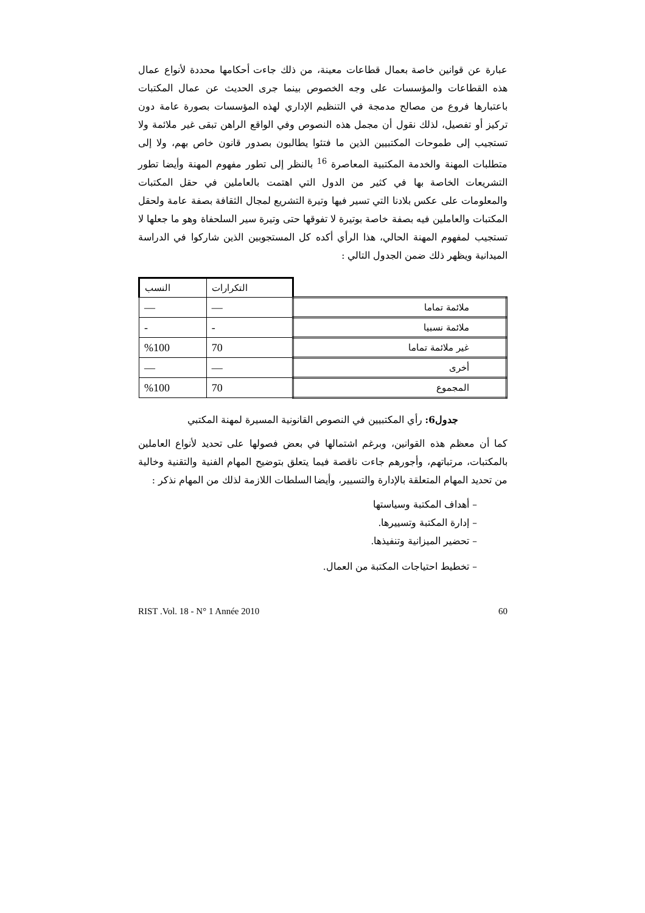عبارة عن قوانين خاصة بعمال قطاعات معينة، من ذلك جاءت أحكامها محددة لأنواع عمال هذه القطاعات والمؤسسات على وجه الخصوص بينما جرى الحديث عن عمال المكتبات باعتبارها فروع من مصالح مدمجة في التنظيم الإداري لهذه المؤسسات بصورة عامة دون تركيز أو تفصيل، لذلك نقول أن مجمل هذه النصوص وفي الواقع الراهن تبقى غير ملائمة ولا تستجيب إلى طموحات المكتبيين الذين ما فتئوا يطالبون بصدور قانون خاص بهم، ولا إلى متطلبات المهنة والخدمة المكتبية المعاصرة <sup>16</sup> بالنظر إلى تطور مفهوم المهنة وأيضا تطور التشريعات الخاصة بها في كثير من الدول التي اهتمت بالعاملين في حقل المكتبات والمعلومات على عكس بلادنا التي تسير فيها وتيرة التشريع لمجال الثقافة بصفة عامة ولحقل المكتبات والعاملين فيه بصفة خاصة بوتيرة لا تفوقها حتى وتيرة سير السلحفاة وهو ما جعلها لا تستجيب لمفهوم المهنة الحالي، هذا الرأي أكده كل المستجوبين الذين شاركوا في الدراسة الميدانية ويظهر ذلك ضمن الجدول التالي :
| | التكرارات | النسب |
| ملائمة تماما | — | — |
| ملائمة نسبيا | - | - |
| غير ملائمة تماما | 70 | %100 |
| أخرى | — | — |
| المجموع | 70 | %100 |
جدول6: رأي المكتبيين في النصوص القانونية المسيرة لمهنة المكتبي
كما أن معظم هذه القوانين، وبرغم اشتمالها في بعض فصولها على تحديد لأنواع العاملين بالمكتبات، مرتباتهم، وأجورهم جاءت ناقصة فيما يتعلق بتوضيح المهام الفنية والتقنية وخالية من تحديد المهام المتعلقة بالإدارة والتسيير، وأيضا السلطات اللازمة لذلك من المهام نذكر :
– أهداف المكتبة وسياستها
– إدارة المكتبة وتسييرها.
– تحضير الميزانية وتنفيذها.
– تخطيط احتياجات المكتبة من العمال.
RIST .Vol. 18 - N° 1 Année 2010 60